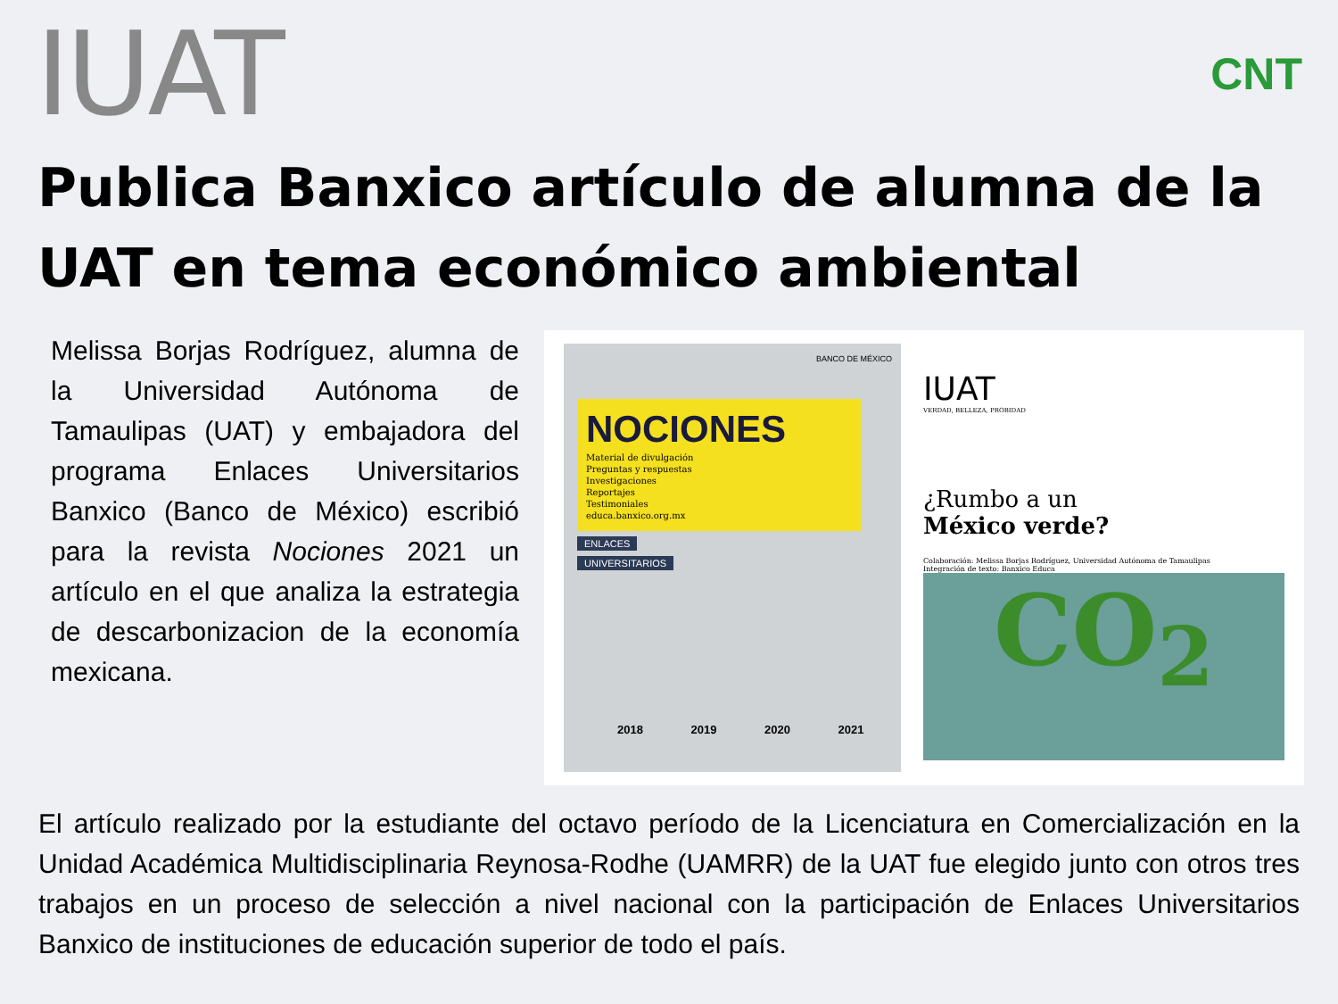IUAT
CNT
Publica Banxico artículo de alumna de la UAT en tema económico ambiental
Melissa Borjas Rodríguez, alumna de la Universidad Autónoma de Tamaulipas (UAT) y embajadora del programa Enlaces Universitarios Banxico (Banco de México) escribió para la revista Nociones 2021 un artículo en el que analiza la estrategia de descarbonizacion de la economía mexicana.
BANCO DE MÉXICO
NOCIONES
Material de divulgación
Preguntas y respuestas
Investigaciones
Reportajes
Testimoniales
educa.banxico.org.mx
ENLACES
UNIVERSITARIOS
2018 2019 2020 2021
IUAT
VERDAD, BELLEZA, PROBIDAD
¿Rumbo a un
México verde?
Colaboración: Melissa Borjas Rodríguez, Universidad Autónoma de Tamaulipas
Integración de texto: Banxico Educa
CO<sub>2</sub>
El artículo realizado por la estudiante del octavo período de la Licenciatura en Comercialización en la Unidad Académica Multidisciplinaria Reynosa-Rodhe (UAMRR) de la UAT fue elegido junto con otros tres trabajos en un proceso de selección a nivel nacional con la participación de Enlaces Universitarios Banxico de instituciones de educación superior de todo el país.